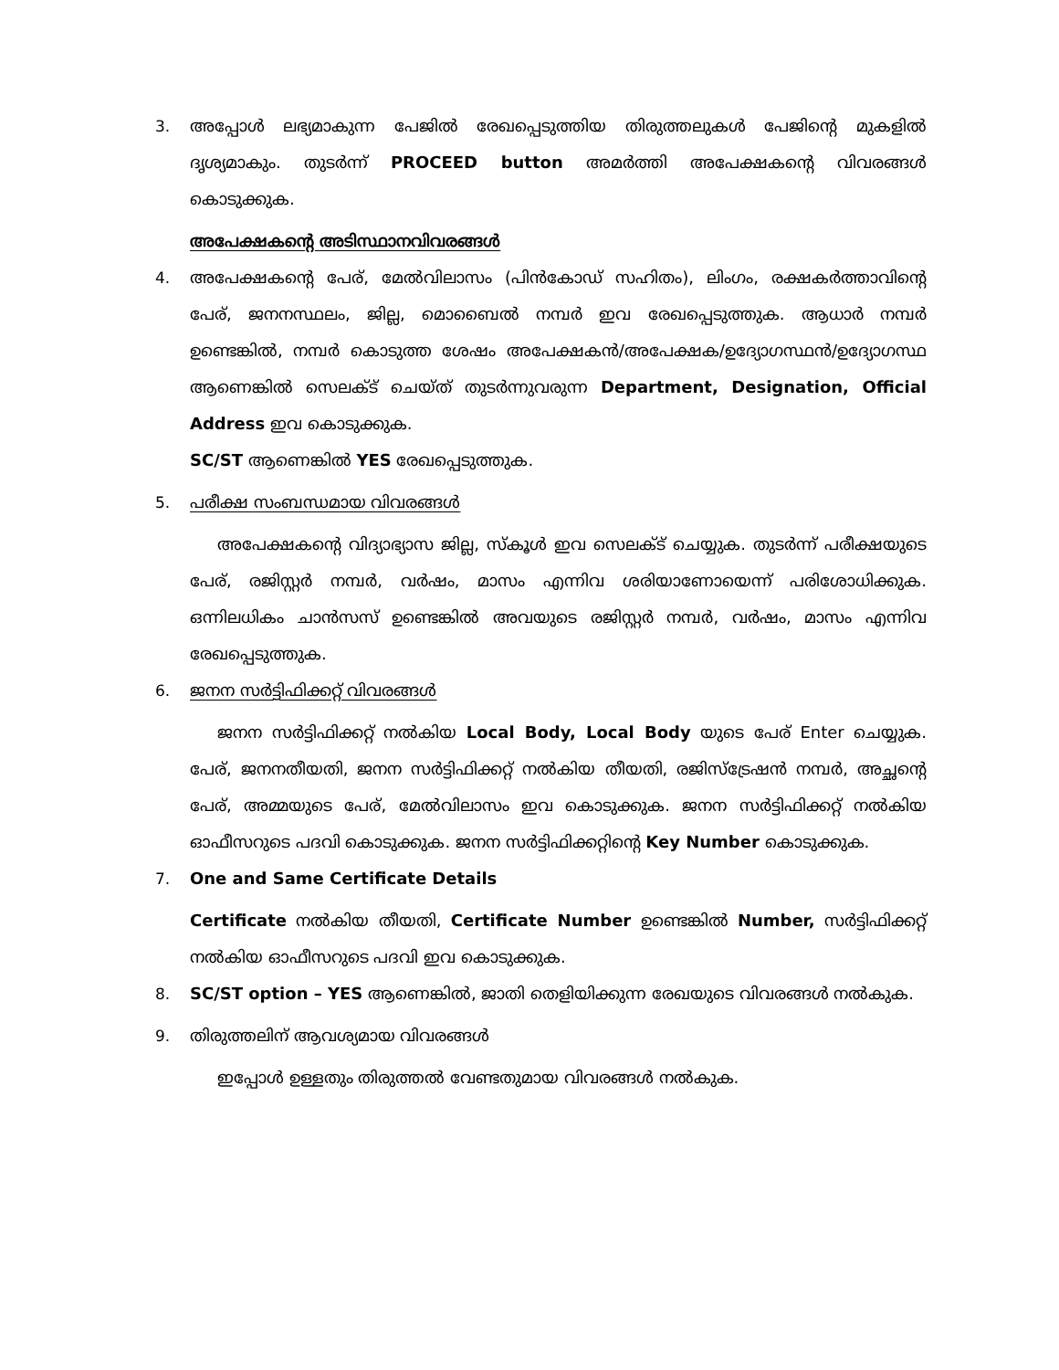3. അപ്പോൾ ലഭ്യമാകുന്ന പേജിൽ രേഖപ്പെടുത്തിയ തിരുത്തലുകൾ പേജിന്റെ മുകളിൽ ദൃശ്യമാകും. തുടർന്ന് PROCEED button അമർത്തി അപേക്ഷകന്റെ വിവരങ്ങൾ കൊടുക്കുക.
അപേക്ഷകന്റെ അടിസ്ഥാനവിവരങ്ങൾ
4. അപേക്ഷകന്റെ പേര്, മേൽവിലാസം (പിൻകോഡ് സഹിതം), ലിംഗം, രക്ഷകർത്താവിന്റെ പേര്, ജനനസ്ഥലം, ജില്ല, മൊബൈൽ നമ്പർ ഇവ രേഖപ്പെടുത്തുക. ആധാർ നമ്പർ ഉണ്ടെങ്കിൽ, നമ്പർ കൊടുത്ത ശേഷം അപേക്ഷകൻ/അപേക്ഷക/ഉദ്യോഗസ്ഥൻ/ഉദ്യോഗസ്ഥ ആണെങ്കിൽ സെലക്ട് ചെയ്ത് തുടർന്നുവരുന്ന Department, Designation, Official Address ഇവ കൊടുക്കുക.
SC/ST ആണെങ്കിൽ YES രേഖപ്പെടുത്തുക.
5. പരീക്ഷ സംബന്ധമായ വിവരങ്ങൾ
അപേക്ഷകന്റെ വിദ്യാഭ്യാസ ജില്ല, സ്കൂൾ ഇവ സെലക്ട് ചെയ്യുക. തുടർന്ന് പരീക്ഷയുടെ പേര്, രജിസ്റ്റർ നമ്പർ, വർഷം, മാസം എന്നിവ ശരിയാണോയെന്ന് പരിശോധിക്കുക. ഒന്നിലധികം ചാൻസസ് ഉണ്ടെങ്കിൽ അവയുടെ രജിസ്റ്റർ നമ്പർ, വർഷം, മാസം എന്നിവ രേഖപ്പെടുത്തുക.
6. ജനന സർട്ടിഫിക്കറ്റ് വിവരങ്ങൾ
ജനന സർട്ടിഫിക്കറ്റ് നൽകിയ Local Body, Local Body യുടെ പേര് Enter ചെയ്യുക. പേര്, ജനനതീയതി, ജനന സർട്ടിഫിക്കറ്റ് നൽകിയ തീയതി, രജിസ്ട്രേഷൻ നമ്പർ, അച്ഛന്റെ പേര്, അമ്മയുടെ പേര്, മേൽവിലാസം ഇവ കൊടുക്കുക. ജനന സർട്ടിഫിക്കറ്റ് നൽകിയ ഓഫീസറുടെ പദവി കൊടുക്കുക. ജനന സർട്ടിഫിക്കറ്റിന്റെ Key Number കൊടുക്കുക.
7. One and Same Certificate Details
Certificate നൽകിയ തീയതി, Certificate Number ഉണ്ടെങ്കിൽ Number, സർട്ടിഫിക്കറ്റ് നൽകിയ ഓഫീസറുടെ പദവി ഇവ കൊടുക്കുക.
8. SC/ST option – YES ആണെങ്കിൽ, ജാതി തെളിയിക്കുന്ന രേഖയുടെ വിവരങ്ങൾ നൽകുക.
9. തിരുത്തലിന് ആവശ്യമായ വിവരങ്ങൾ
ഇപ്പോൾ ഉള്ളതും തിരുത്തൽ വേണ്ടതുമായ വിവരങ്ങൾ നൽകുക.